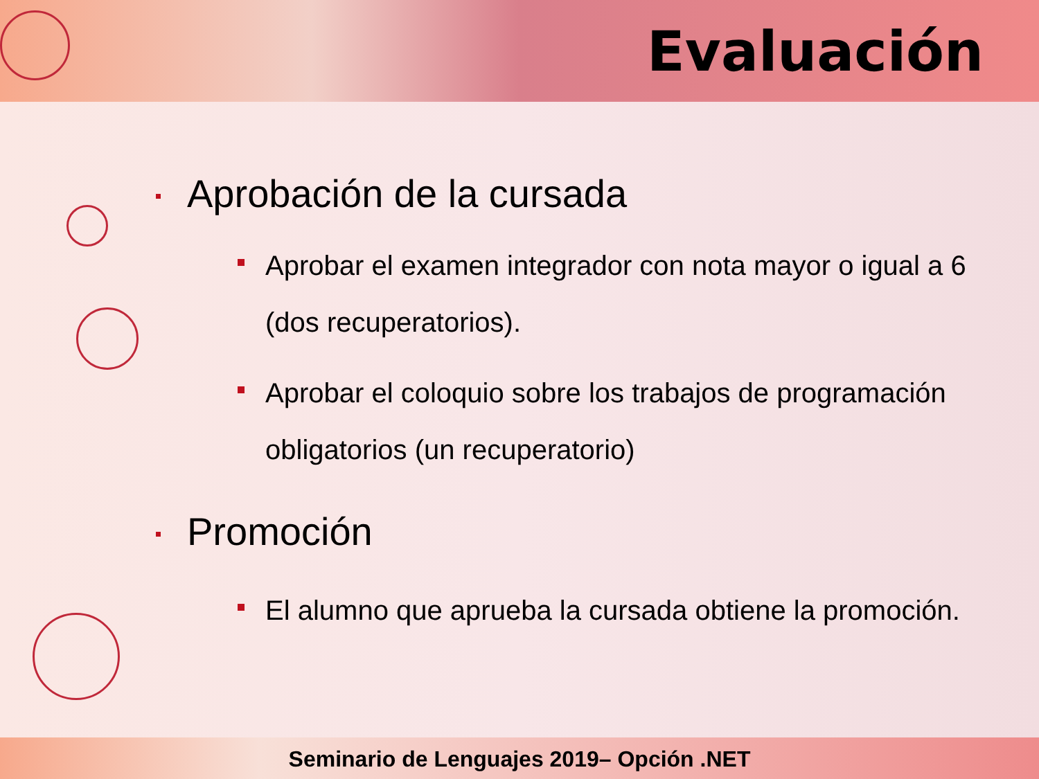Evaluación
Aprobación de la cursada
Aprobar el examen integrador con nota mayor o igual a 6 (dos recuperatorios).
Aprobar el coloquio sobre los trabajos de programación obligatorios (un recuperatorio)
Promoción
El alumno que aprueba la cursada obtiene la promoción.
Seminario de Lenguajes 2019– Opción .NET